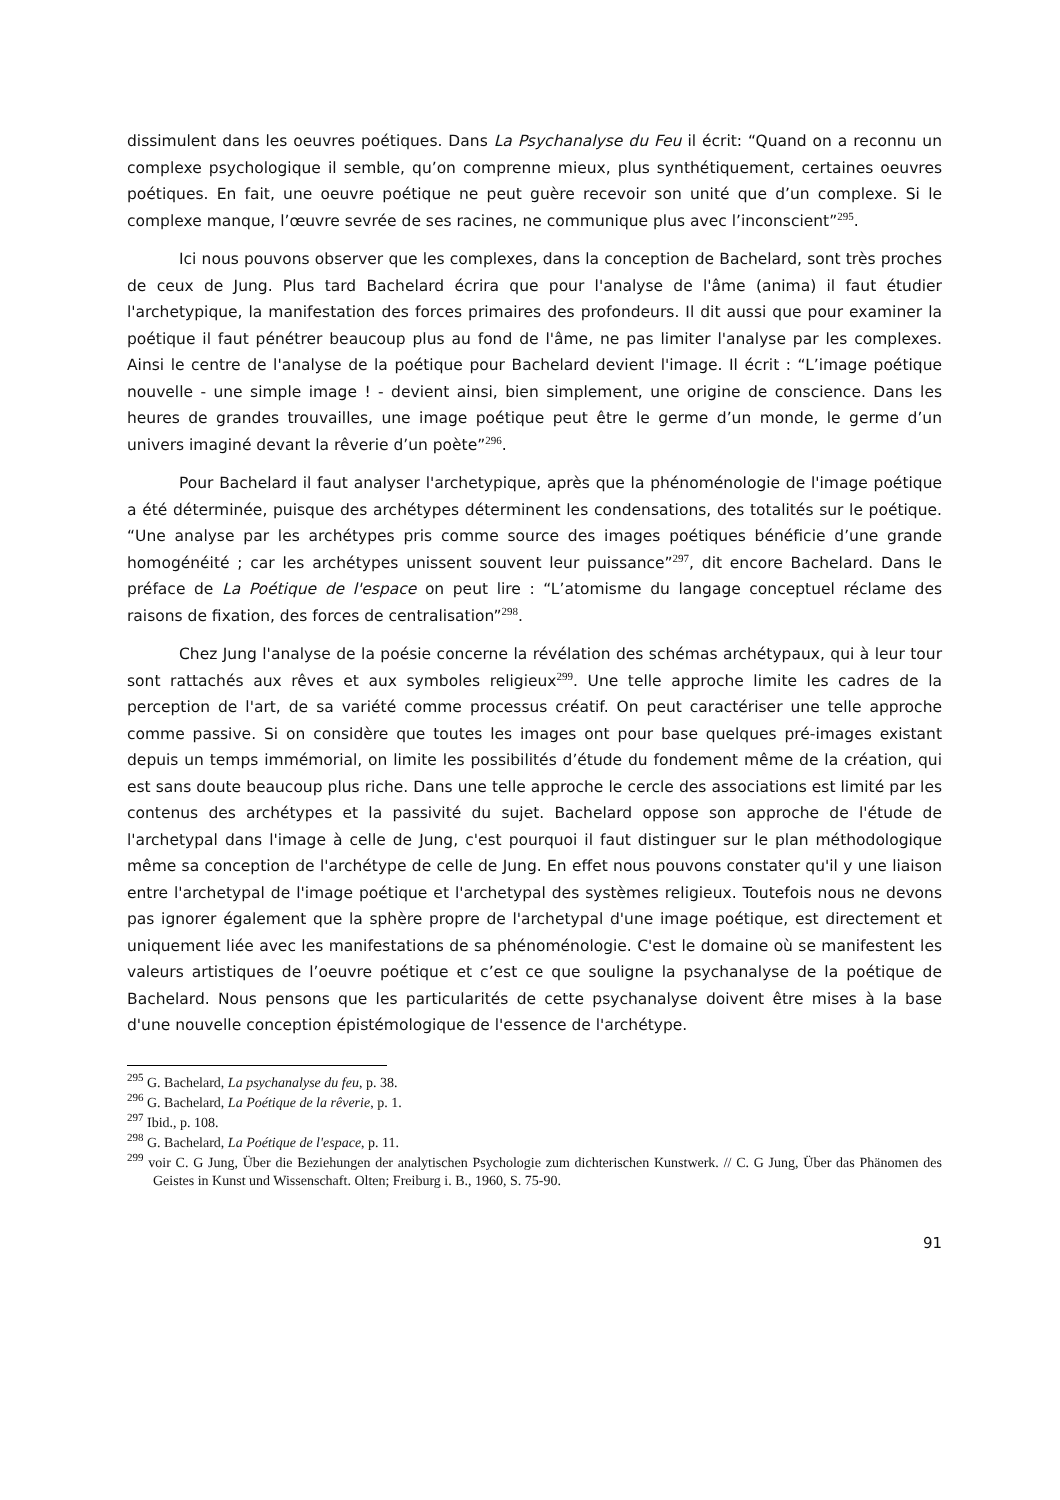dissimulent dans les oeuvres poétiques. Dans La Psychanalyse du Feu il écrit: “Quand on a reconnu un complexe psychologique il semble, qu’on comprenne mieux, plus synthétiquement, certaines oeuvres poétiques. En fait, une oeuvre poétique ne peut guère recevoir son unité que d’un complexe. Si le complexe manque, l’œuvre sevrée de ses racines, ne communique plus avec l’inconscient”<sup>295</sup>.
Ici nous pouvons observer que les complexes, dans la conception de Bachelard, sont très proches de ceux de Jung. Plus tard Bachelard écrira que pour l'analyse de l'âme (anima) il faut étudier l'archetypique, la manifestation des forces primaires des profondeurs. Il dit aussi que pour examiner la poétique il faut pénétrer beaucoup plus au fond de l'âme, ne pas limiter l'analyse par les complexes. Ainsi le centre de l'analyse de la poétique pour Bachelard devient l'image. Il écrit : “L’image poétique nouvelle - une simple image ! - devient ainsi, bien simplement, une origine de conscience. Dans les heures de grandes trouvailles, une image poétique peut être le germe d’un monde, le germe d’un univers imaginé devant la rêverie d’un poète”<sup>296</sup>.
Pour Bachelard il faut analyser l'archetypique, après que la phénoménologie de l'image poétique a été déterminée, puisque des archétypes déterminent les condensations, des totalités sur le poétique. “Une analyse par les archétypes pris comme source des images poétiques bénéficie d’une grande homogénéité ; car les archétypes unissent souvent leur puissance”<sup>297</sup>, dit encore Bachelard. Dans le préface de La Poétique de l'espace on peut lire : “L’atomisme du langage conceptuel réclame des raisons de fixation, des forces de centralisation”<sup>298</sup>.
Chez Jung l'analyse de la poésie concerne la révélation des schémas archétypaux, qui à leur tour sont rattachés aux rêves et aux symboles religieux<sup>299</sup>. Une telle approche limite les cadres de la perception de l'art, de sa variété comme processus créatif. On peut caractériser une telle approche comme passive. Si on considère que toutes les images ont pour base quelques pré-images existant depuis un temps immémorial, on limite les possibilités d’étude du fondement même de la création, qui est sans doute beaucoup plus riche. Dans une telle approche le cercle des associations est limité par les contenus des archétypes et la passivité du sujet. Bachelard oppose son approche de l'étude de l'archetypal dans l'image à celle de Jung, c'est pourquoi il faut distinguer sur le plan méthodologique même sa conception de l'archétype de celle de Jung. En effet nous pouvons constater qu'il y une liaison entre l'archetypal de l'image poétique et l'archetypal des systèmes religieux. Toutefois nous ne devons pas ignorer également que la sphère propre de l'archetypal d'une image poétique, est directement et uniquement liée avec les manifestations de sa phénoménologie. C'est le domaine où se manifestent les valeurs artistiques de l’oeuvre poétique et c’est ce que souligne la psychanalyse de la poétique de Bachelard. Nous pensons que les particularités de cette psychanalyse doivent être mises à la base d'une nouvelle conception épistémologique de l'essence de l'archétype.
<sup>295</sup> G. Bachelard, La psychanalyse du feu, p. 38.
<sup>296</sup> G. Bachelard, La Poétique de la rêverie, p. 1.
<sup>297</sup> Ibid., p. 108.
<sup>298</sup> G. Bachelard, La Poétique de l'espace, p. 11.
<sup>299</sup> voir C. G Jung, Über die Beziehungen der analytischen Psychologie zum dichterischen Kunstwerk. // C. G Jung, Über das Phänomen des Geistes in Kunst und Wissenschaft. Olten; Freiburg i. B., 1960, S. 75-90.
91